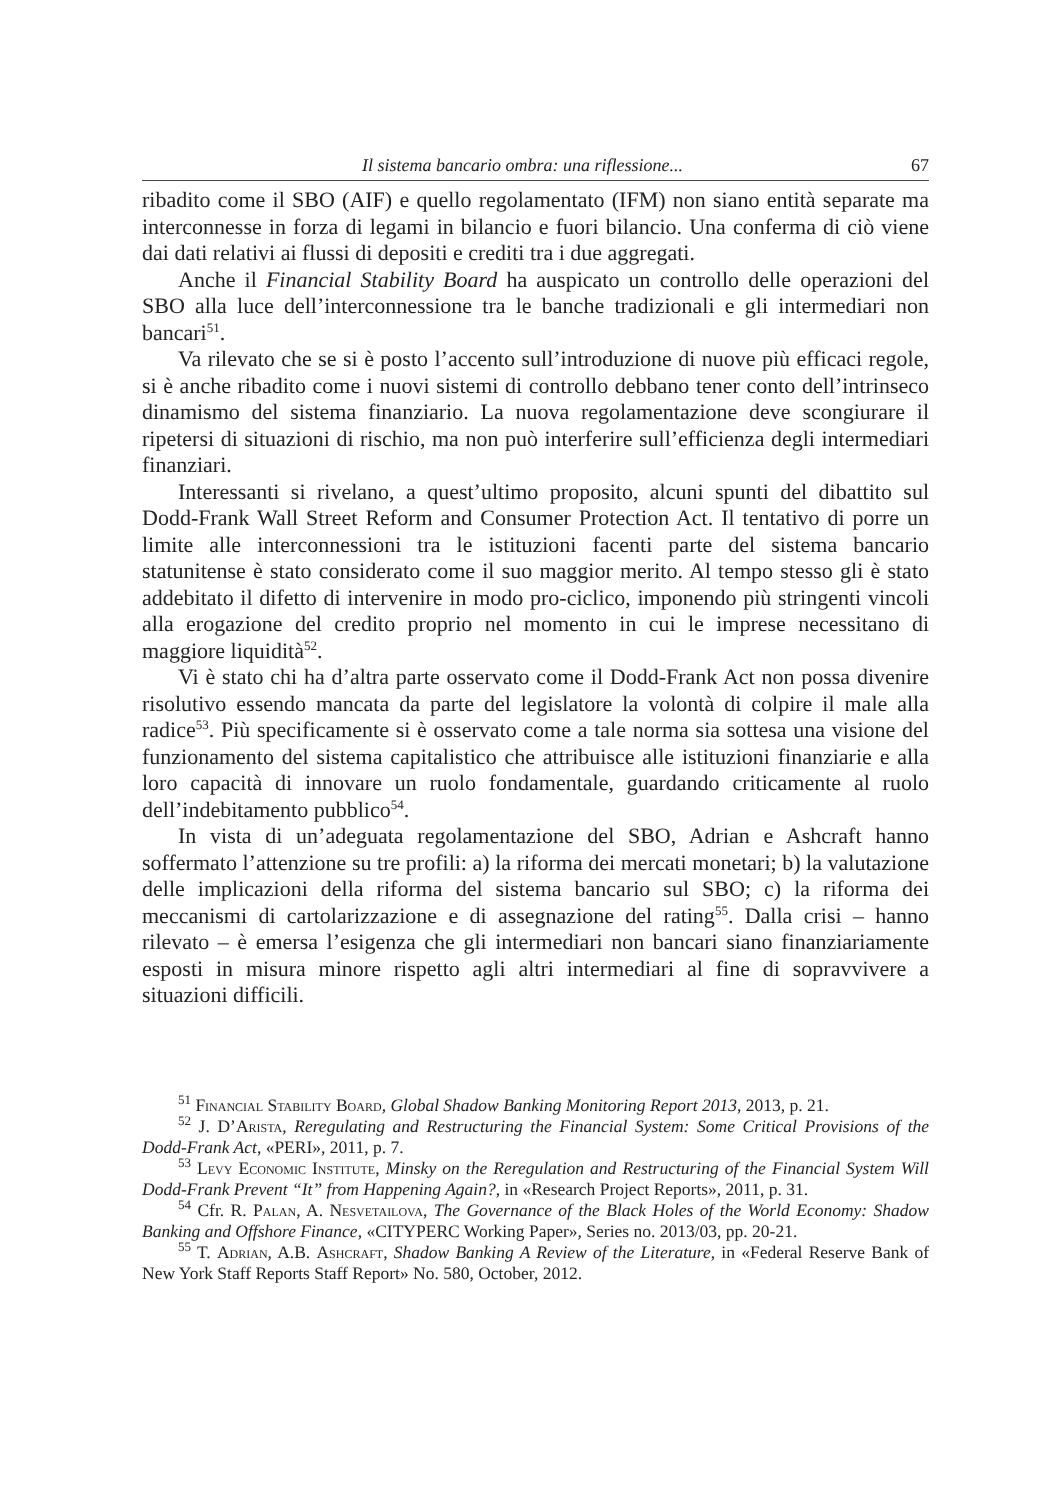Il sistema bancario ombra: una riflessione... 67
ribadito come il SBO (AIF) e quello regolamentato (IFM) non siano entità separate ma interconnesse in forza di legami in bilancio e fuori bilancio. Una conferma di ciò viene dai dati relativi ai flussi di depositi e crediti tra i due aggregati.
Anche il Financial Stability Board ha auspicato un controllo delle operazioni del SBO alla luce dell’interconnessione tra le banche tradizionali e gli intermediari non bancari<sup>51</sup>.
Va rilevato che se si è posto l’accento sull’introduzione di nuove più efficaci regole, si è anche ribadito come i nuovi sistemi di controllo debbano tener conto dell’intrinseco dinamismo del sistema finanziario. La nuova regolamentazione deve scongiurare il ripetersi di situazioni di rischio, ma non può interferire sull’efficienza degli intermediari finanziari.
Interessanti si rivelano, a quest’ultimo proposito, alcuni spunti del dibattito sul Dodd-Frank Wall Street Reform and Consumer Protection Act. Il tentativo di porre un limite alle interconnessioni tra le istituzioni facenti parte del sistema bancario statunitense è stato considerato come il suo maggior merito. Al tempo stesso gli è stato addebitato il difetto di intervenire in modo pro-ciclico, imponendo più stringenti vincoli alla erogazione del credito proprio nel momento in cui le imprese necessitano di maggiore liquidità<sup>52</sup>.
Vi è stato chi ha d’altra parte osservato come il Dodd-Frank Act non possa divenire risolutivo essendo mancata da parte del legislatore la volontà di colpire il male alla radice<sup>53</sup>. Più specificamente si è osservato come a tale norma sia sottesa una visione del funzionamento del sistema capitalistico che attribuisce alle istituzioni finanziarie e alla loro capacità di innovare un ruolo fondamentale, guardando criticamente al ruolo dell’indebitamento pubblico<sup>54</sup>.
In vista di un’adeguata regolamentazione del SBO, Adrian e Ashcraft hanno soffermato l’attenzione su tre profili: a) la riforma dei mercati monetari; b) la valutazione delle implicazioni della riforma del sistema bancario sul SBO; c) la riforma dei meccanismi di cartolarizzazione e di assegnazione del rating<sup>55</sup>. Dalla crisi – hanno rilevato – è emersa l’esigenza che gli intermediari non bancari siano finanziariamente esposti in misura minore rispetto agli altri intermediari al fine di sopravvivere a situazioni difficili.
<sup>51</sup> Financial Stability Board, Global Shadow Banking Monitoring Report 2013, 2013, p. 21.
<sup>52</sup> J. D’Arista, Reregulating and Restructuring the Financial System: Some Critical Provisions of the Dodd-Frank Act, «PERI», 2011, p. 7.
<sup>53</sup> Levy Economic Institute, Minsky on the Reregulation and Restructuring of the Financial System Will Dodd-Frank Prevent “It” from Happening Again?, in «Research Project Reports», 2011, p. 31.
<sup>54</sup> Cfr. R. Palan, A. Nesvetailova, The Governance of the Black Holes of the World Economy: Shadow Banking and Offshore Finance, «CITYPERC Working Paper», Series no. 2013/03, pp. 20-21.
<sup>55</sup> T. Adrian, A.B. Ashcraft, Shadow Banking A Review of the Literature, in «Federal Reserve Bank of New York Staff Reports Staff Report» No. 580, October, 2012.